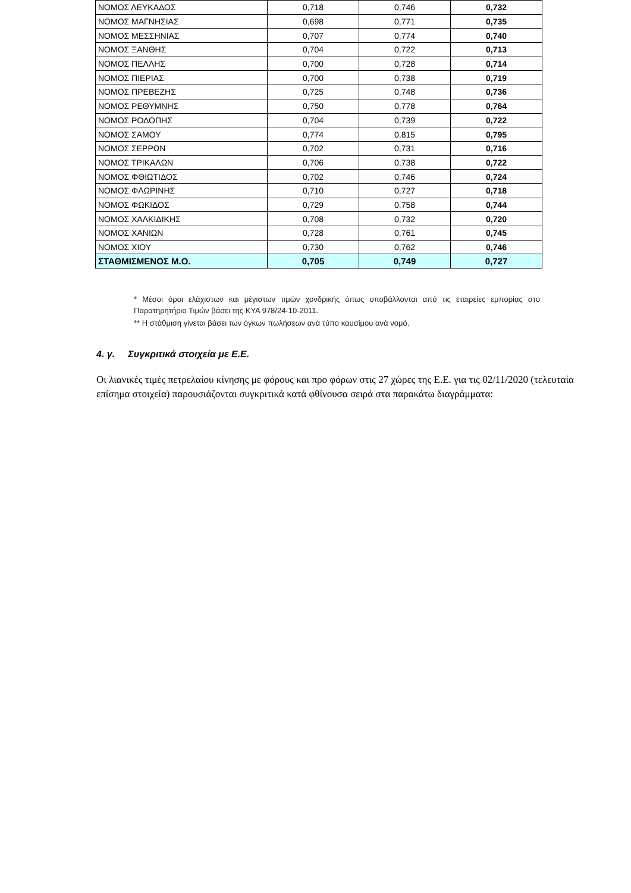| ΝΟΜΟΣ ΛΕΥΚΑΔΟΣ | 0,718 | 0,746 | 0,732 |
| ΝΟΜΟΣ ΜΑΓΝΗΣΙΑΣ | 0,698 | 0,771 | 0,735 |
| ΝΟΜΟΣ ΜΕΣΣΗΝΙΑΣ | 0,707 | 0,774 | 0,740 |
| ΝΟΜΟΣ ΞΑΝΘΗΣ | 0,704 | 0,722 | 0,713 |
| ΝΟΜΟΣ ΠΕΛΛΗΣ | 0,700 | 0,728 | 0,714 |
| ΝΟΜΟΣ ΠΙΕΡΙΑΣ | 0,700 | 0,738 | 0,719 |
| ΝΟΜΟΣ ΠΡΕΒΕΖΗΣ | 0,725 | 0,748 | 0,736 |
| ΝΟΜΟΣ ΡΕΘΥΜΝΗΣ | 0,750 | 0,778 | 0,764 |
| ΝΟΜΟΣ ΡΟΔΟΠΗΣ | 0,704 | 0,739 | 0,722 |
| ΝΟΜΟΣ ΣΑΜΟΥ | 0,774 | 0,815 | 0,795 |
| ΝΟΜΟΣ ΣΕΡΡΩΝ | 0,702 | 0,731 | 0,716 |
| ΝΟΜΟΣ ΤΡΙΚΑΛΩΝ | 0,706 | 0,738 | 0,722 |
| ΝΟΜΟΣ ΦΘΙΩΤΙΔΟΣ | 0,702 | 0,746 | 0,724 |
| ΝΟΜΟΣ ΦΛΩΡΙΝΗΣ | 0,710 | 0,727 | 0,718 |
| ΝΟΜΟΣ ΦΩΚΙΔΟΣ | 0,729 | 0,758 | 0,744 |
| ΝΟΜΟΣ ΧΑΛΚΙΔΙΚΗΣ | 0,708 | 0,732 | 0,720 |
| ΝΟΜΟΣ ΧΑΝΙΩΝ | 0,728 | 0,761 | 0,745 |
| ΝΟΜΟΣ ΧΙΟΥ | 0,730 | 0,762 | 0,746 |
| ΣΤΑΘΜΙΣΜΕΝΟΣ Μ.Ο. | 0,705 | 0,749 | 0,727 |
* Μέσοι όροι ελάχιστων και μέγιστων τιμών χονδρικής όπως υποβάλλονται από τις εταιρείες εμπορίας στο Παρατηρητήριο Τιμών βάσει της ΚΥΑ 978/24-10-2011.
** Η στάθμιση γίνεται βάσει των όγκων πωλήσεων ανά τύπο καυσίμου ανά νομό.
4. γ. Συγκριτικά στοιχεία με Ε.Ε.
Οι λιανικές τιμές πετρελαίου κίνησης με φόρους και προ φόρων στις 27 χώρες της Ε.Ε. για τις 02/11/2020 (τελευταία επίσημα στοιχεία) παρουσιάζονται συγκριτικά κατά φθίνουσα σειρά στα παρακάτω διαγράμματα: